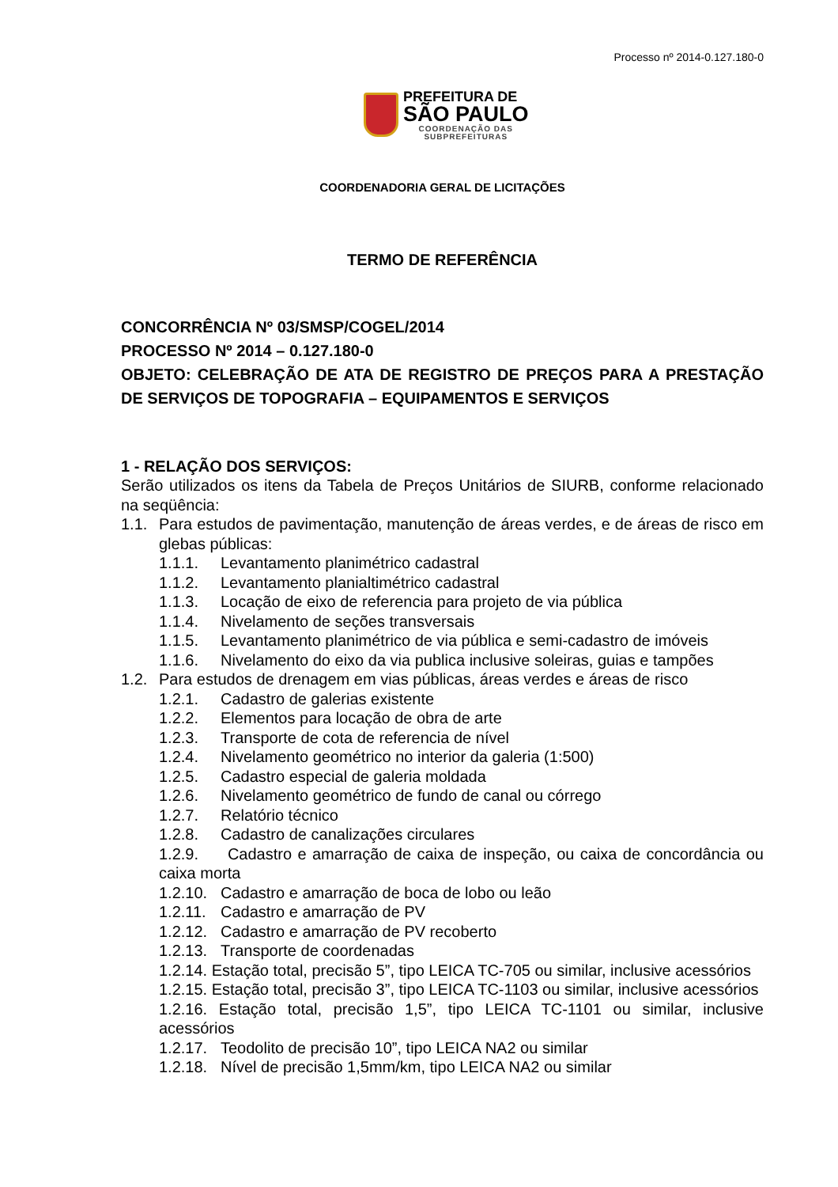Processo nº 2014-0.127.180-0
PREFEITURA DE
SÃO PAULO
COORDENAÇÃO DAS
SUBPREFEITURAS
COORDENADORIA GERAL DE LICITAÇÕES
TERMO DE REFERÊNCIA
CONCORRÊNCIA Nº 03/SMSP/COGEL/2014
PROCESSO Nº 2014 – 0.127.180-0
OBJETO: CELEBRAÇÃO DE ATA DE REGISTRO DE PREÇOS PARA A PRESTAÇÃO DE SERVIÇOS DE TOPOGRAFIA – EQUIPAMENTOS E SERVIÇOS
1 - RELAÇÃO DOS SERVIÇOS:
Serão utilizados os itens da Tabela de Preços Unitários de SIURB, conforme relacionado na seqüência:
1.1. Para estudos de pavimentação, manutenção de áreas verdes, e de áreas de risco em glebas públicas:
1.1.1. Levantamento planimétrico cadastral
1.1.2. Levantamento planialtimétrico cadastral
1.1.3. Locação de eixo de referencia para projeto de via pública
1.1.4. Nivelamento de seções transversais
1.1.5. Levantamento planimétrico de via pública e semi-cadastro de imóveis
1.1.6. Nivelamento do eixo da via publica inclusive soleiras, guias e tampões
1.2. Para estudos de drenagem em vias públicas, áreas verdes e áreas de risco
1.2.1. Cadastro de galerias existente
1.2.2. Elementos para locação de obra de arte
1.2.3. Transporte de cota de referencia de nível
1.2.4. Nivelamento geométrico no interior da galeria (1:500)
1.2.5. Cadastro especial de galeria moldada
1.2.6. Nivelamento geométrico de fundo de canal ou córrego
1.2.7. Relatório técnico
1.2.8. Cadastro de canalizações circulares
1.2.9. Cadastro e amarração de caixa de inspeção, ou caixa de concordância ou caixa morta
1.2.10. Cadastro e amarração de boca de lobo ou leão
1.2.11. Cadastro e amarração de PV
1.2.12. Cadastro e amarração de PV recoberto
1.2.13. Transporte de coordenadas
1.2.14. Estação total, precisão 5”, tipo LEICA TC-705 ou similar, inclusive acessórios
1.2.15. Estação total, precisão 3”, tipo LEICA TC-1103 ou similar, inclusive acessórios
1.2.16. Estação total, precisão 1,5”, tipo LEICA TC-1101 ou similar, inclusive acessórios
1.2.17. Teodolito de precisão 10”, tipo LEICA NA2 ou similar
1.2.18. Nível de precisão 1,5mm/km, tipo LEICA NA2 ou similar